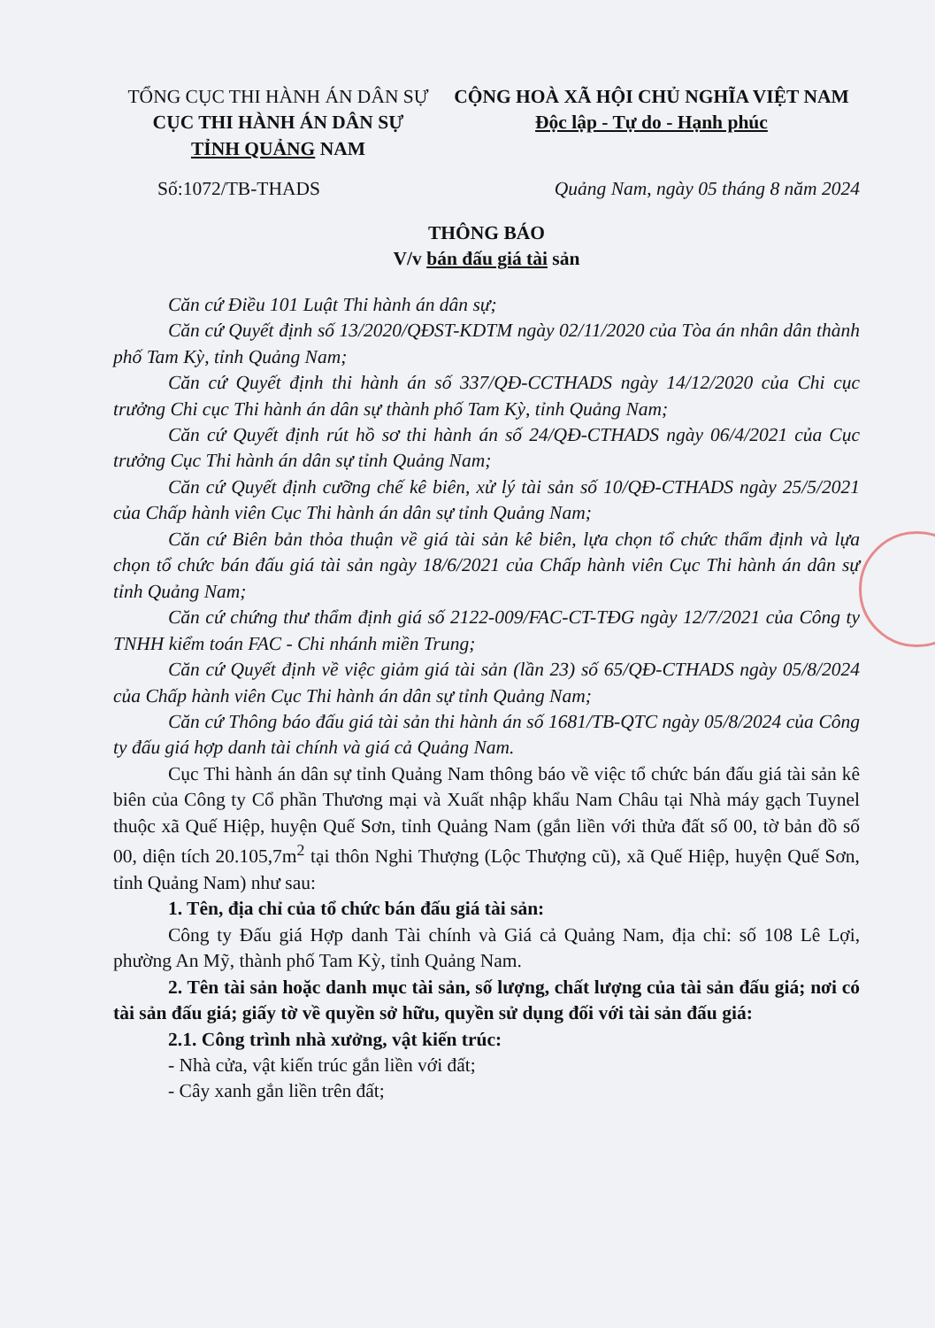TỔNG CỤC THI HÀNH ÁN DÂN SỰ
CỤC THI HÀNH ÁN DÂN SỰ
TỈNH QUẢNG NAM
CỘNG HOÀ XÃ HỘI CHỦ NGHĨA VIỆT NAM
Độc lập - Tự do - Hạnh phúc
Số:1072/TB-THADS Quảng Nam, ngày 05 tháng 8 năm 2024
THÔNG BÁO
V/v bán đấu giá tài sản
Căn cứ Điều 101 Luật Thi hành án dân sự;
Căn cứ Quyết định số 13/2020/QĐST-KDTM ngày 02/11/2020 của Tòa án nhân dân thành phố Tam Kỳ, tỉnh Quảng Nam;
Căn cứ Quyết định thi hành án số 337/QĐ-CCTHADS ngày 14/12/2020 của Chi cục trưởng Chi cục Thi hành án dân sự thành phố Tam Kỳ, tỉnh Quảng Nam;
Căn cứ Quyết định rút hồ sơ thi hành án số 24/QĐ-CTHADS ngày 06/4/2021 của Cục trưởng Cục Thi hành án dân sự tỉnh Quảng Nam;
Căn cứ Quyết định cưỡng chế kê biên, xử lý tài sản số 10/QĐ-CTHADS ngày 25/5/2021 của Chấp hành viên Cục Thi hành án dân sự tỉnh Quảng Nam;
Căn cứ Biên bản thỏa thuận về giá tài sản kê biên, lựa chọn tổ chức thẩm định và lựa chọn tổ chức bán đấu giá tài sản ngày 18/6/2021 của Chấp hành viên Cục Thi hành án dân sự tỉnh Quảng Nam;
Căn cứ chứng thư thẩm định giá số 2122-009/FAC-CT-TĐG ngày 12/7/2021 của Công ty TNHH kiểm toán FAC - Chi nhánh miền Trung;
Căn cứ Quyết định về việc giảm giá tài sản (lần 23) số 65/QĐ-CTHADS ngày 05/8/2024 của Chấp hành viên Cục Thi hành án dân sự tỉnh Quảng Nam;
Căn cứ Thông báo đấu giá tài sản thi hành án số 1681/TB-QTC ngày 05/8/2024 của Công ty đấu giá hợp danh tài chính và giá cả Quảng Nam.
Cục Thi hành án dân sự tỉnh Quảng Nam thông báo về việc tổ chức bán đấu giá tài sản kê biên của Công ty Cổ phần Thương mại và Xuất nhập khẩu Nam Châu tại Nhà máy gạch Tuynel thuộc xã Quế Hiệp, huyện Quế Sơn, tỉnh Quảng Nam (gắn liền với thửa đất số 00, tờ bản đồ số 00, diện tích 20.105,7m<sup>2</sup> tại thôn Nghi Thượng (Lộc Thượng cũ), xã Quế Hiệp, huyện Quế Sơn, tỉnh Quảng Nam) như sau:
1. Tên, địa chỉ của tổ chức bán đấu giá tài sản:
Công ty Đấu giá Hợp danh Tài chính và Giá cả Quảng Nam, địa chỉ: số 108 Lê Lợi, phường An Mỹ, thành phố Tam Kỳ, tỉnh Quảng Nam.
2. Tên tài sản hoặc danh mục tài sản, số lượng, chất lượng của tài sản đấu giá; nơi có tài sản đấu giá; giấy tờ về quyền sở hữu, quyền sử dụng đối với tài sản đấu giá:
2.1. Công trình nhà xưởng, vật kiến trúc:
- Nhà cửa, vật kiến trúc gắn liền với đất;
- Cây xanh gắn liền trên đất;